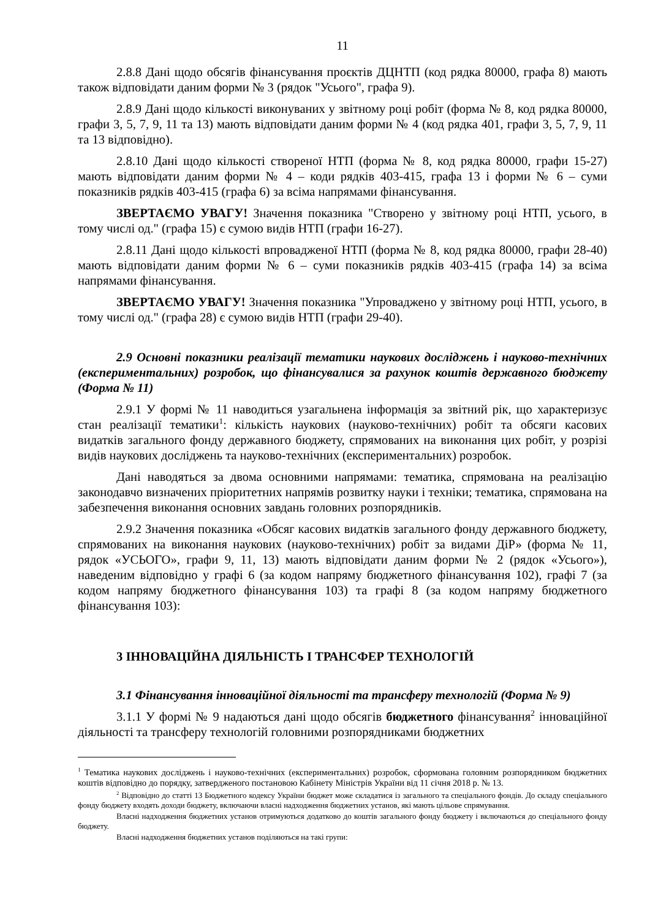11
2.8.8 Дані щодо обсягів фінансування проєктів ДЦНТП (код рядка 80000, графа 8) мають також відповідати даним форми № 3 (рядок "Усього", графа 9).
2.8.9 Дані щодо кількості виконуваних у звітному році робіт (форма № 8, код рядка 80000, графи 3, 5, 7, 9, 11 та 13) мають відповідати даним форми № 4 (код рядка 401, графи 3, 5, 7, 9, 11 та 13 відповідно).
2.8.10 Дані щодо кількості створеної НТП (форма № 8, код рядка 80000, графи 15-27) мають відповідати даним форми № 4 – коди рядків 403-415, графа 13 і форми № 6 – суми показників рядків 403-415 (графа 6) за всіма напрямами фінансування.
ЗВЕРТАЄМО УВАГУ! Значення показника "Створено у звітному році НТП, усього, в тому числі од." (графа 15) є сумою видів НТП (графи 16-27).
2.8.11 Дані щодо кількості впровадженої НТП (форма № 8, код рядка 80000, графи 28-40) мають відповідати даним форми № 6 – суми показників рядків 403-415 (графа 14) за всіма напрямами фінансування.
ЗВЕРТАЄМО УВАГУ! Значення показника "Упроваджено у звітному році НТП, усього, в тому числі од." (графа 28) є сумою видів НТП (графи 29-40).
2.9 Основні показники реалізації тематики наукових досліджень і науково-технічних (експериментальних) розробок, що фінансувалися за рахунок коштів державного бюджету (Форма № 11)
2.9.1 У формі № 11 наводиться узагальнена інформація за звітний рік, що характеризує стан реалізації тематики<sup>1</sup>: кількість наукових (науково-технічних) робіт та обсяги касових видатків загального фонду державного бюджету, спрямованих на виконання цих робіт, у розрізі видів наукових досліджень та науково-технічних (експериментальних) розробок.
Дані наводяться за двома основними напрямами: тематика, спрямована на реалізацію законодавчо визначених пріоритетних напрямів розвитку науки і техніки; тематика, спрямована на забезпечення виконання основних завдань головних розпорядників.
2.9.2 Значення показника «Обсяг касових видатків загального фонду державного бюджету, спрямованих на виконання наукових (науково-технічних) робіт за видами ДіР» (форма № 11, рядок «УСЬОГО», графи 9, 11, 13) мають відповідати даним форми № 2 (рядок «Усього»), наведеним відповідно у графі 6 (за кодом напряму бюджетного фінансування 102), графі 7 (за кодом напряму бюджетного фінансування 103) та графі 8 (за кодом напряму бюджетного фінансування 103):
3 ІННОВАЦІЙНА ДІЯЛЬНІСТЬ І ТРАНСФЕР ТЕХНОЛОГІЙ
3.1 Фінансування інноваційної діяльності та трансферу технологій (Форма № 9)
3.1.1 У формі № 9 надаються дані щодо обсягів бюджетного фінансування<sup>2</sup> інноваційної діяльності та трансферу технологій головними розпорядниками бюджетних
<sup>1</sup> Тематика наукових досліджень і науково-технічних (експериментальних) розробок, сформована головним розпорядником бюджетних коштів відповідно до порядку, затвердженого постановою Кабінету Міністрів України від 11 січня 2018 р. № 13.
<sup>2</sup> Відповідно до статті 13 Бюджетного кодексу України бюджет може складатися із загального та спеціального фондів. До складу спеціального фонду бюджету входять доходи бюджету, включаючи власні надходження бюджетних установ, які мають цільове спрямування.
Власні надходження бюджетних установ отримуються додатково до коштів загального фонду бюджету і включаються до спеціального фонду бюджету.
Власні надходження бюджетних установ поділяються на такі групи: